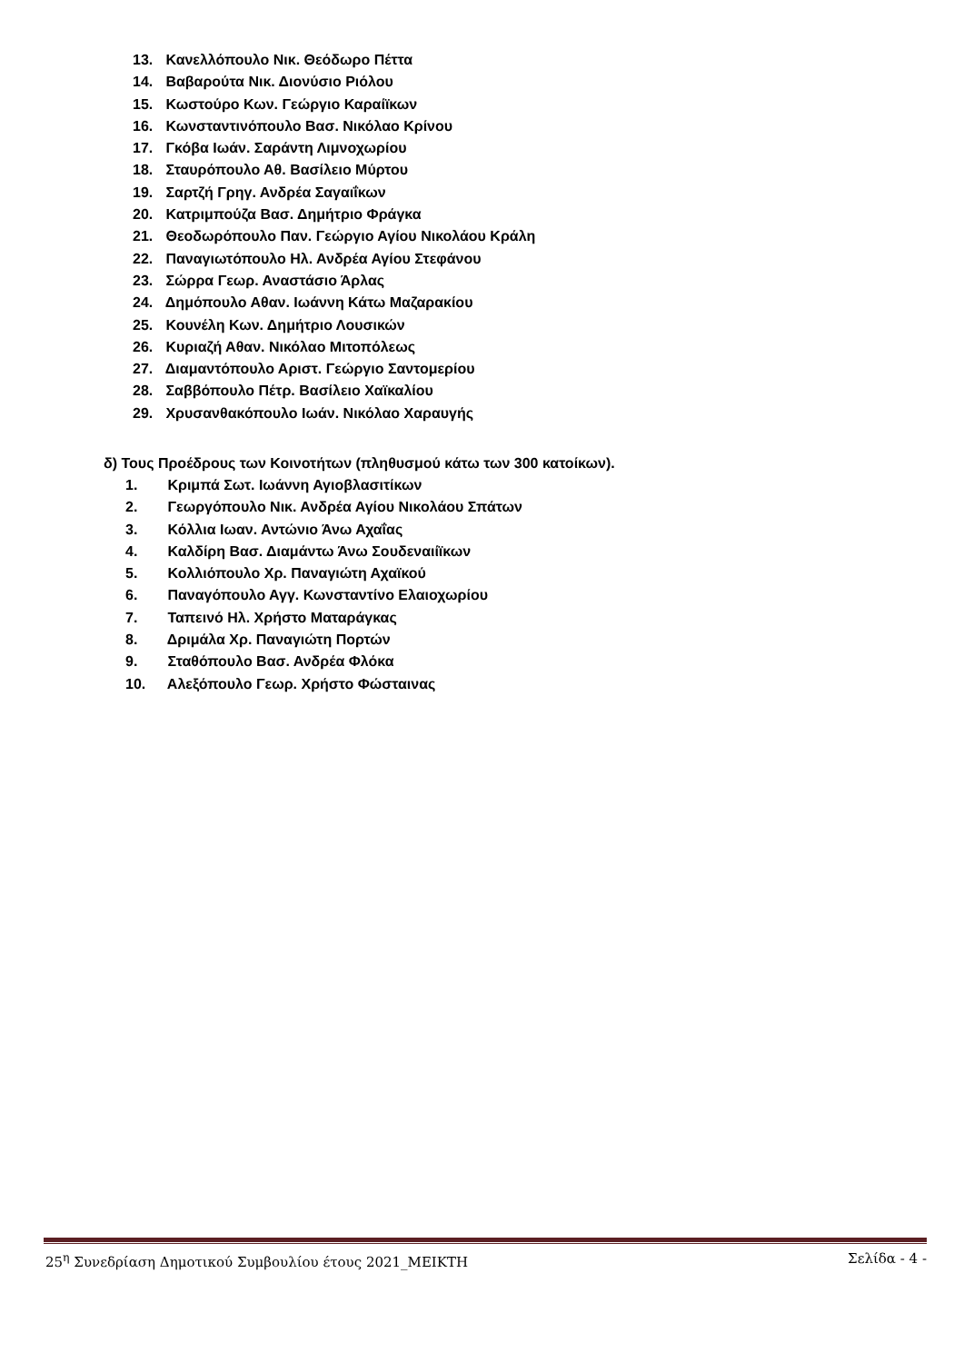13. Κανελλόπουλο Νικ. Θεόδωρο Πέττα
14. Βαβαρούτα Νικ. Διονύσιο Ριόλου
15. Κωστούρο Κων. Γεώργιο Καραίϊκων
16. Κωνσταντινόπουλο Βασ. Νικόλαο Κρίνου
17. Γκόβα Ιωάν. Σαράντη Λιμνοχωρίου
18. Σταυρόπουλο Αθ. Βασίλειο Μύρτου
19. Σαρτζή Γρηγ. Ανδρέα Σαγαιΐκων
20. Κατριμπούζα Βασ. Δημήτριο Φράγκα
21. Θεοδωρόπουλο Παν. Γεώργιο Αγίου Νικολάου Κράλη
22. Παναγιωτόπουλο Ηλ. Ανδρέα Αγίου Στεφάνου
23. Σώρρα Γεωρ. Αναστάσιο Άρλας
24. Δημόπουλο Αθαν. Ιωάννη Κάτω Μαζαρακίου
25. Κουνέλη Κων. Δημήτριο Λουσικών
26. Κυριαζή Αθαν. Νικόλαο Μιτοπόλεως
27. Διαμαντόπουλο Αριστ. Γεώργιο Σαντομερίου
28. Σαββόπουλο Πέτρ. Βασίλειο Χαϊκαλίου
29. Χρυσανθακόπουλο Ιωάν. Νικόλαο Χαραυγής
δ) Τους Προέδρους των Κοινοτήτων (πληθυσμού κάτω των 300 κατοίκων).
1. Κριμπά Σωτ. Ιωάννη Αγιοβλασιτίκων
2. Γεωργόπουλο Νικ. Ανδρέα Αγίου Νικολάου Σπάτων
3. Κόλλια Ιωαν. Αντώνιο Άνω Αχαΐας
4. Καλδίρη Βασ. Διαμάντω Άνω Σουδεναιίϊκων
5. Κολλιόπουλο Χρ. Παναγιώτη Αχαϊκού
6. Παναγόπουλο Αγγ. Κωνσταντίνο Ελαιοχωρίου
7. Ταπεινό Ηλ. Χρήστο Ματαράγκας
8. Δριμάλα Χρ. Παναγιώτη Πορτών
9. Σταθόπουλο Βασ. Ανδρέα Φλόκα
10. Αλεξόπουλο Γεωρ. Χρήστο Φώσταινας
25<sup>η</sup> Συνεδρίαση Δημοτικού Συμβουλίου έτους 2021_ΜΕΙΚΤΗ Σελίδα - 4 -